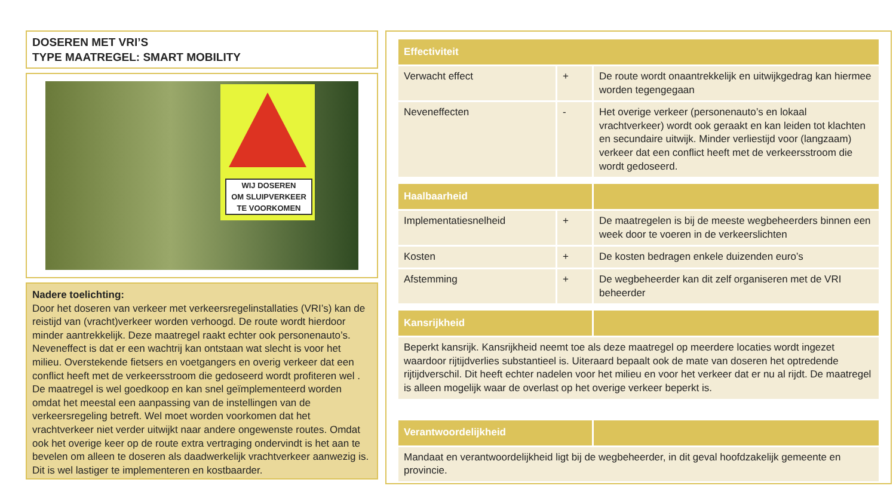DOSEREN MET VRI’S
TYPE MAATREGEL: SMART MOBILITY
WIJ DOSEREN
OM SLUIPVERKEER
TE VOORKOMEN
Nadere toelichting:
Door het doseren van verkeer met verkeersregelinstallaties (VRI’s) kan de reistijd van (vracht)verkeer worden verhoogd. De route wordt hierdoor minder aantrekkelijk. Deze maatregel raakt echter ook personenauto’s. Neveneffect is dat er een wachtrij kan ontstaan wat slecht is voor het milieu. Overstekende fietsers en voetgangers en overig verkeer dat een conflict heeft met de verkeersstroom die gedoseerd wordt profiteren wel . De maatregel is wel goedkoop en kan snel geïmplementeerd worden omdat het meestal een aanpassing van de instellingen van de verkeersregeling betreft. Wel moet worden voorkomen dat het vrachtverkeer niet verder uitwijkt naar andere ongewenste routes. Omdat ook het overige keer op de route extra vertraging ondervindt is het aan te bevelen om alleen te doseren als daadwerkelijk vrachtverkeer aanwezig is. Dit is wel lastiger te implementeren en kostbaarder.
| Effectiviteit | | |
| --- | --- | --- |
| Verwacht effect | + | De route wordt onaantrekkelijk en uitwijkgedrag kan hiermee worden tegengegaan |
| Neveneffecten | - | Het overige verkeer (personenauto’s en lokaal vrachtverkeer) wordt ook geraakt en kan leiden tot klachten en secundaire uitwijk. Minder verliestijd voor (langzaam) verkeer dat een conflict heeft met de verkeersstroom die wordt gedoseerd. |
| Haalbaarheid | | |
| Implementatiesnelheid | + | De maatregelen is bij de meeste wegbeheerders binnen een week door te voeren in de verkeerslichten |
| Kosten | + | De kosten bedragen enkele duizenden euro’s |
| Afstemming | + | De wegbeheerder kan dit zelf organiseren met de VRI beheerder |
| Kansrijkheid | | |
| Beperkt kansrijk. Kansrijkheid neemt toe als deze maatregel op meerdere locaties wordt ingezet waardoor rijtijdverlies substantieel is. Uiteraard bepaalt ook de mate van doseren het optredende rijtijdverschil. Dit heeft echter nadelen voor het milieu en voor het verkeer dat er nu al rijdt. De maatregel is alleen mogelijk waar de overlast op het overige verkeer beperkt is. | | |
| Verantwoordelijkheid | | |
| Mandaat en verantwoordelijkheid ligt bij de wegbeheerder, in dit geval hoofdzakelijk gemeente en provincie. | | |